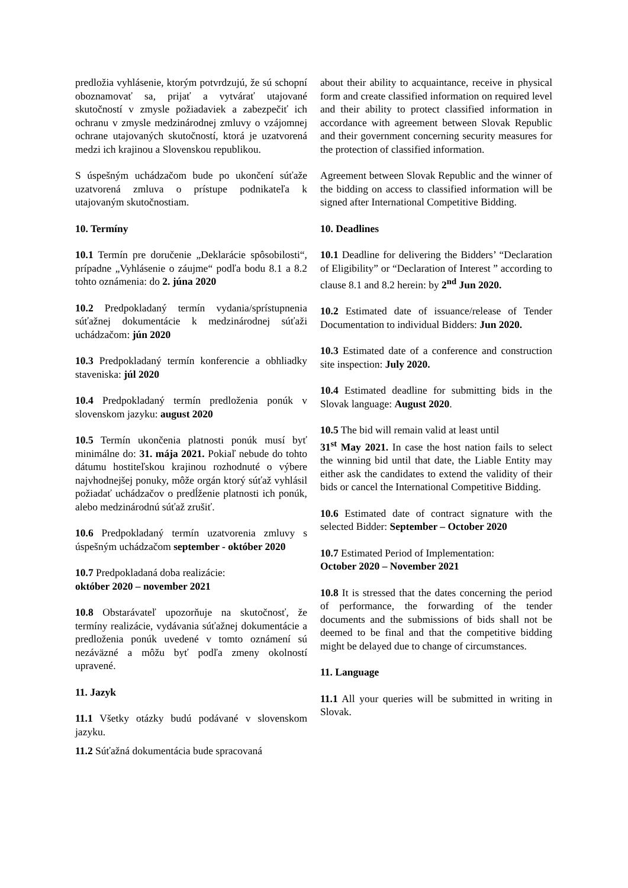predložia vyhlásenie, ktorým potvrdzujú, že sú schopní oboznamovať sa, prijať a vytvárať utajované skutočností v zmysle požiadaviek a zabezpečiť ich ochranu v zmysle medzinárodnej zmluvy o vzájomnej ochrane utajovaných skutočností, ktorá je uzatvorená medzi ich krajinou a Slovenskou republikou.
S úspešným uchádzačom bude po ukončení súťaže uzatvorená zmluva o prístupe podnikateľa k utajovaným skutočnostiam.
10. Termíny
10.1 Termín pre doručenie „Deklarácie spôsobilosti“, prípadne „Vyhlásenie o záujme“ podľa bodu 8.1 a 8.2 tohto oznámenia: do 2. júna 2020
10.2 Predpokladaný termín vydania/sprístupnenia súťažnej dokumentácie k medzinárodnej súťaži uchádzačom: jún 2020
10.3 Predpokladaný termín konferencie a obhliadky staveniska: júl 2020
10.4 Predpokladaný termín predloženia ponúk v slovenskom jazyku: august 2020
10.5 Termín ukončenia platnosti ponúk musí byť minimálne do: 31. mája 2021. Pokiaľ nebude do tohto dátumu hostiteľskou krajinou rozhodnuté o výbere najvhodnejšej ponuky, môže orgán ktorý súťaž vyhlásil požiadať uchádzačov o predĺženie platnosti ich ponúk, alebo medzinárodnú súťaž zrušiť.
10.6 Predpokladaný termín uzatvorenia zmluvy s úspešným uchádzačom september - október 2020
10.7 Predpokladaná doba realizácie:
október 2020 – november 2021
10.8 Obstarávateľ upozorňuje na skutočnosť, že termíny realizácie, vydávania súťažnej dokumentácie a predloženia ponúk uvedené v tomto oznámení sú nezáväzné a môžu byť podľa zmeny okolností upravené.
11. Jazyk
11.1 Všetky otázky budú podávané v slovenskom jazyku.
11.2 Súťažná dokumentácia bude spracovaná
about their ability to acquaintance, receive in physical form and create classified information on required level and their ability to protect classified information in accordance with agreement between Slovak Republic and their government concerning security measures for the protection of classified information.
Agreement between Slovak Republic and the winner of the bidding on access to classified information will be signed after International Competitive Bidding.
10. Deadlines
10.1 Deadline for delivering the Bidders’ “Declaration of Eligibility” or “Declaration of Interest ” according to clause 8.1 and 8.2 herein: by 2<sup>nd</sup> Jun 2020.
10.2 Estimated date of issuance/release of Tender Documentation to individual Bidders: Jun 2020.
10.3 Estimated date of a conference and construction site inspection: July 2020.
10.4 Estimated deadline for submitting bids in the Slovak language: August 2020.
10.5 The bid will remain valid at least until
31<sup>st</sup> May 2021. In case the host nation fails to select the winning bid until that date, the Liable Entity may either ask the candidates to extend the validity of their bids or cancel the International Competitive Bidding.
10.6 Estimated date of contract signature with the selected Bidder: September – October 2020
10.7 Estimated Period of Implementation:
October 2020 – November 2021
10.8 It is stressed that the dates concerning the period of performance, the forwarding of the tender documents and the submissions of bids shall not be deemed to be final and that the competitive bidding might be delayed due to change of circumstances.
11. Language
11.1 All your queries will be submitted in writing in Slovak.